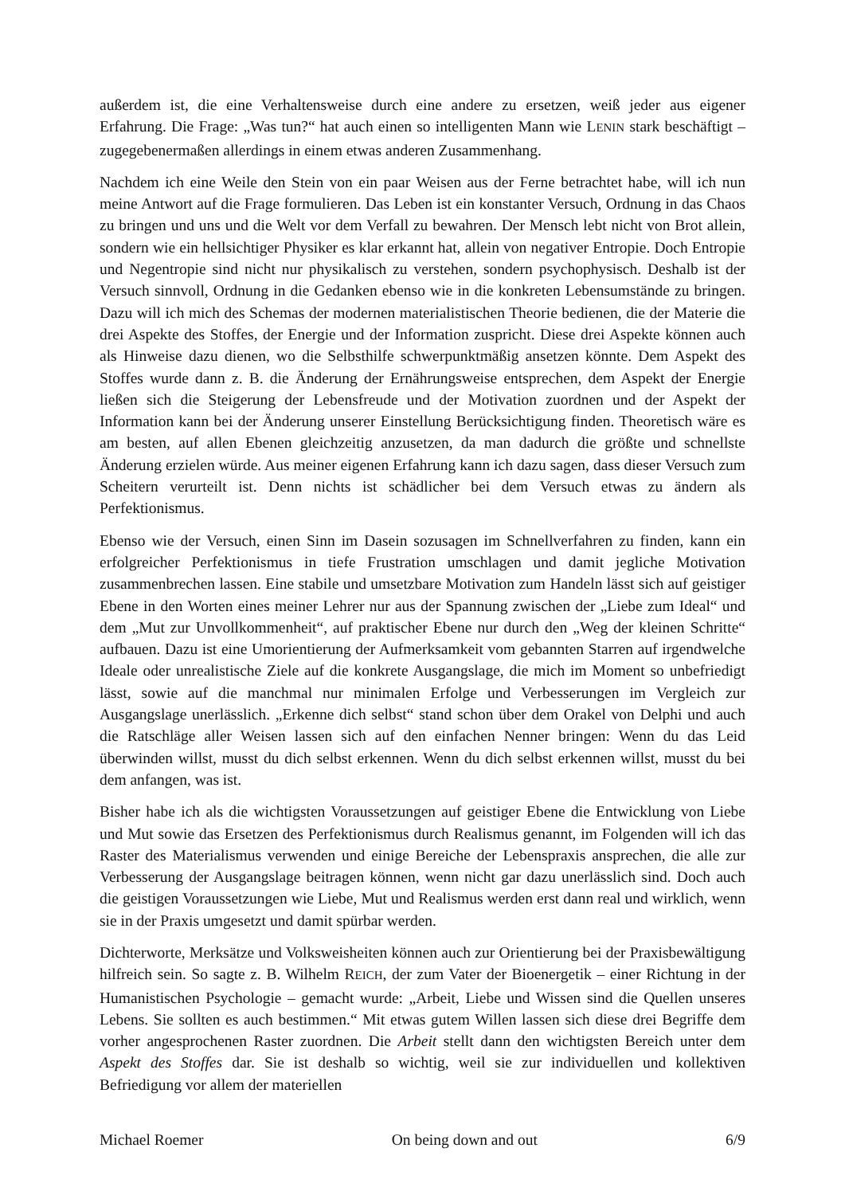außerdem ist, die eine Verhaltensweise durch eine andere zu ersetzen, weiß jeder aus eigener Erfahrung. Die Frage: „Was tun?“ hat auch einen so intelligenten Mann wie LENIN stark beschäftigt – zugegebenermaßen allerdings in einem etwas anderen Zusammenhang.
Nachdem ich eine Weile den Stein von ein paar Weisen aus der Ferne betrachtet habe, will ich nun meine Antwort auf die Frage formulieren. Das Leben ist ein konstanter Versuch, Ordnung in das Chaos zu bringen und uns und die Welt vor dem Verfall zu bewahren. Der Mensch lebt nicht von Brot allein, sondern wie ein hellsichtiger Physiker es klar erkannt hat, allein von negativer Entropie. Doch Entropie und Negentropie sind nicht nur physikalisch zu verstehen, sondern psychophysisch. Deshalb ist der Versuch sinnvoll, Ordnung in die Gedanken ebenso wie in die konkreten Lebensumstände zu bringen. Dazu will ich mich des Schemas der modernen materialistischen Theorie bedienen, die der Materie die drei Aspekte des Stoffes, der Energie und der Information zuspricht. Diese drei Aspekte können auch als Hinweise dazu dienen, wo die Selbsthilfe schwerpunktmäßig ansetzen könnte. Dem Aspekt des Stoffes wurde dann z. B. die Änderung der Ernährungsweise entsprechen, dem Aspekt der Energie ließen sich die Steigerung der Lebensfreude und der Motivation zuordnen und der Aspekt der Information kann bei der Änderung unserer Einstellung Berücksichtigung finden. Theoretisch wäre es am besten, auf allen Ebenen gleichzeitig anzusetzen, da man dadurch die größte und schnellste Änderung erzielen würde. Aus meiner eigenen Erfahrung kann ich dazu sagen, dass dieser Versuch zum Scheitern verurteilt ist. Denn nichts ist schädlicher bei dem Versuch etwas zu ändern als Perfektionismus.
Ebenso wie der Versuch, einen Sinn im Dasein sozusagen im Schnellverfahren zu finden, kann ein erfolgreicher Perfektionismus in tiefe Frustration umschlagen und damit jegliche Motivation zusammenbrechen lassen. Eine stabile und umsetzbare Motivation zum Handeln lässt sich auf geistiger Ebene in den Worten eines meiner Lehrer nur aus der Spannung zwischen der „Liebe zum Ideal“ und dem „Mut zur Unvollkommenheit“, auf praktischer Ebene nur durch den „Weg der kleinen Schritte“ aufbauen. Dazu ist eine Umorientierung der Aufmerksamkeit vom gebannten Starren auf irgendwelche Ideale oder unrealistische Ziele auf die konkrete Ausgangslage, die mich im Moment so unbefriedigt lässt, sowie auf die manchmal nur minimalen Erfolge und Verbesserungen im Vergleich zur Ausgangslage unerlässlich. „Erkenne dich selbst“ stand schon über dem Orakel von Delphi und auch die Ratschläge aller Weisen lassen sich auf den einfachen Nenner bringen: Wenn du das Leid überwinden willst, musst du dich selbst erkennen. Wenn du dich selbst erkennen willst, musst du bei dem anfangen, was ist.
Bisher habe ich als die wichtigsten Voraussetzungen auf geistiger Ebene die Entwicklung von Liebe und Mut sowie das Ersetzen des Perfektionismus durch Realismus genannt, im Folgenden will ich das Raster des Materialismus verwenden und einige Bereiche der Lebenspraxis ansprechen, die alle zur Verbesserung der Ausgangslage beitragen können, wenn nicht gar dazu unerlässlich sind. Doch auch die geistigen Voraussetzungen wie Liebe, Mut und Realismus werden erst dann real und wirklich, wenn sie in der Praxis umgesetzt und damit spürbar werden.
Dichterworte, Merksätze und Volksweisheiten können auch zur Orientierung bei der Praxisbewältigung hilfreich sein. So sagte z. B. Wilhelm REICH, der zum Vater der Bioenergetik – einer Richtung in der Humanistischen Psychologie – gemacht wurde: „Arbeit, Liebe und Wissen sind die Quellen unseres Lebens. Sie sollten es auch bestimmen.“ Mit etwas gutem Willen lassen sich diese drei Begriffe dem vorher angesprochenen Raster zuordnen. Die Arbeit stellt dann den wichtigsten Bereich unter dem Aspekt des Stoffes dar. Sie ist deshalb so wichtig, weil sie zur individuellen und kollektiven Befriedigung vor allem der materiellen
Michael Roemer On being down and out 6/9